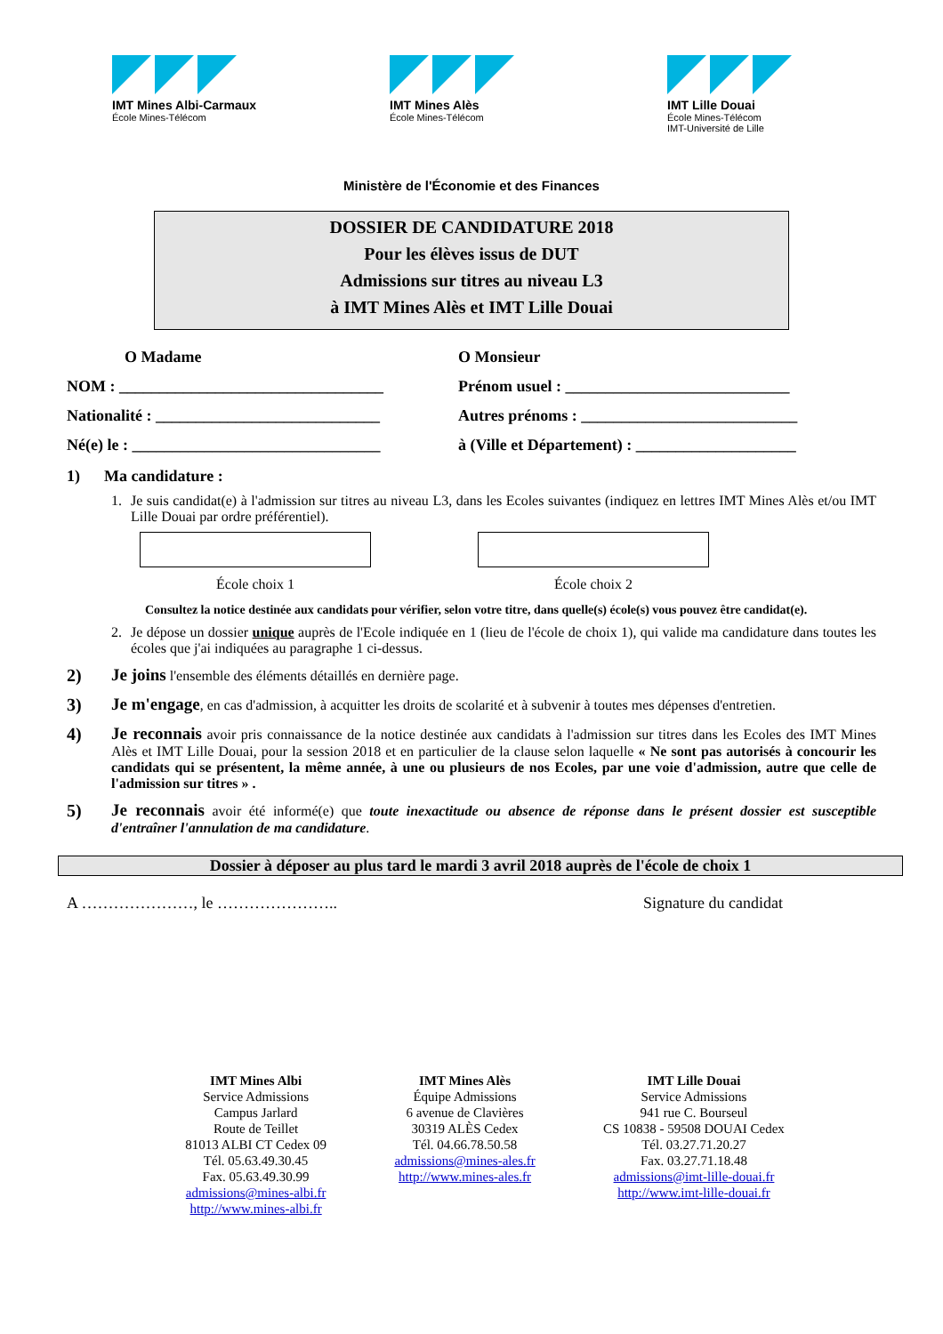IMT Mines Albi-Carmaux
École Mines-Télécom
IMT Mines Alès
École Mines-Télécom
IMT Lille Douai
École Mines-Télécom
IMT-Université de Lille
Ministère de l'Économie et des Finances
DOSSIER DE CANDIDATURE 2018
Pour les élèves issus de DUT
Admissions sur titres au niveau L3
à IMT Mines Alès et IMT Lille Douai
O Madame O Monsieur
NOM : _________________________________ Prénom usuel : ____________________________
Nationalité : ____________________________
Autres prénoms : ___________________________
Né(e) le : _______________________________
à (Ville et Département) : ____________________
1) Ma candidature :
1. Je suis candidat(e) à l'admission sur titres au niveau L3, dans les Ecoles suivantes (indiquez en lettres IMT Mines Alès et/ou IMT Lille Douai par ordre préférentiel).
École choix 1 École choix 2
Consultez la notice destinée aux candidats pour vérifier, selon votre titre, dans quelle(s) école(s) vous pouvez être candidat(e).
2. Je dépose un dossier unique auprès de l'Ecole indiquée en 1 (lieu de l'école de choix 1), qui valide ma candidature dans toutes les écoles que j'ai indiquées au paragraphe 1 ci-dessus.
2) Je joins l'ensemble des éléments détaillés en dernière page.
3) Je m'engage, en cas d'admission, à acquitter les droits de scolarité et à subvenir à toutes mes dépenses d'entretien.
4) Je reconnais avoir pris connaissance de la notice destinée aux candidats à l'admission sur titres dans les Ecoles des IMT Mines Alès et IMT Lille Douai, pour la session 2018 et en particulier de la clause selon laquelle « Ne sont pas autorisés à concourir les candidats qui se présentent, la même année, à une ou plusieurs de nos Ecoles, par une voie d'admission, autre que celle de l'admission sur titres » .
5) Je reconnais avoir été informé(e) que toute inexactitude ou absence de réponse dans le présent dossier est susceptible d'entraîner l'annulation de ma candidature.
Dossier à déposer au plus tard le mardi 3 avril 2018 auprès de l'école de choix 1
A …………………, le ………………….. Signature du candidat
IMT Mines Albi
Service Admissions
Campus Jarlard
Route de Teillet
81013 ALBI CT Cedex 09
Tél. 05.63.49.30.45
Fax. 05.63.49.30.99
admissions@mines-albi.fr
http://www.mines-albi.fr
IMT Mines Alès
Équipe Admissions
6 avenue de Clavières
30319 ALÈS Cedex
Tél. 04.66.78.50.58
admissions@mines-ales.fr
http://www.mines-ales.fr
IMT Lille Douai
Service Admissions
941 rue C. Bourseul
CS 10838 - 59508 DOUAI Cedex
Tél. 03.27.71.20.27
Fax. 03.27.71.18.48
admissions@imt-lille-douai.fr
http://www.imt-lille-douai.fr